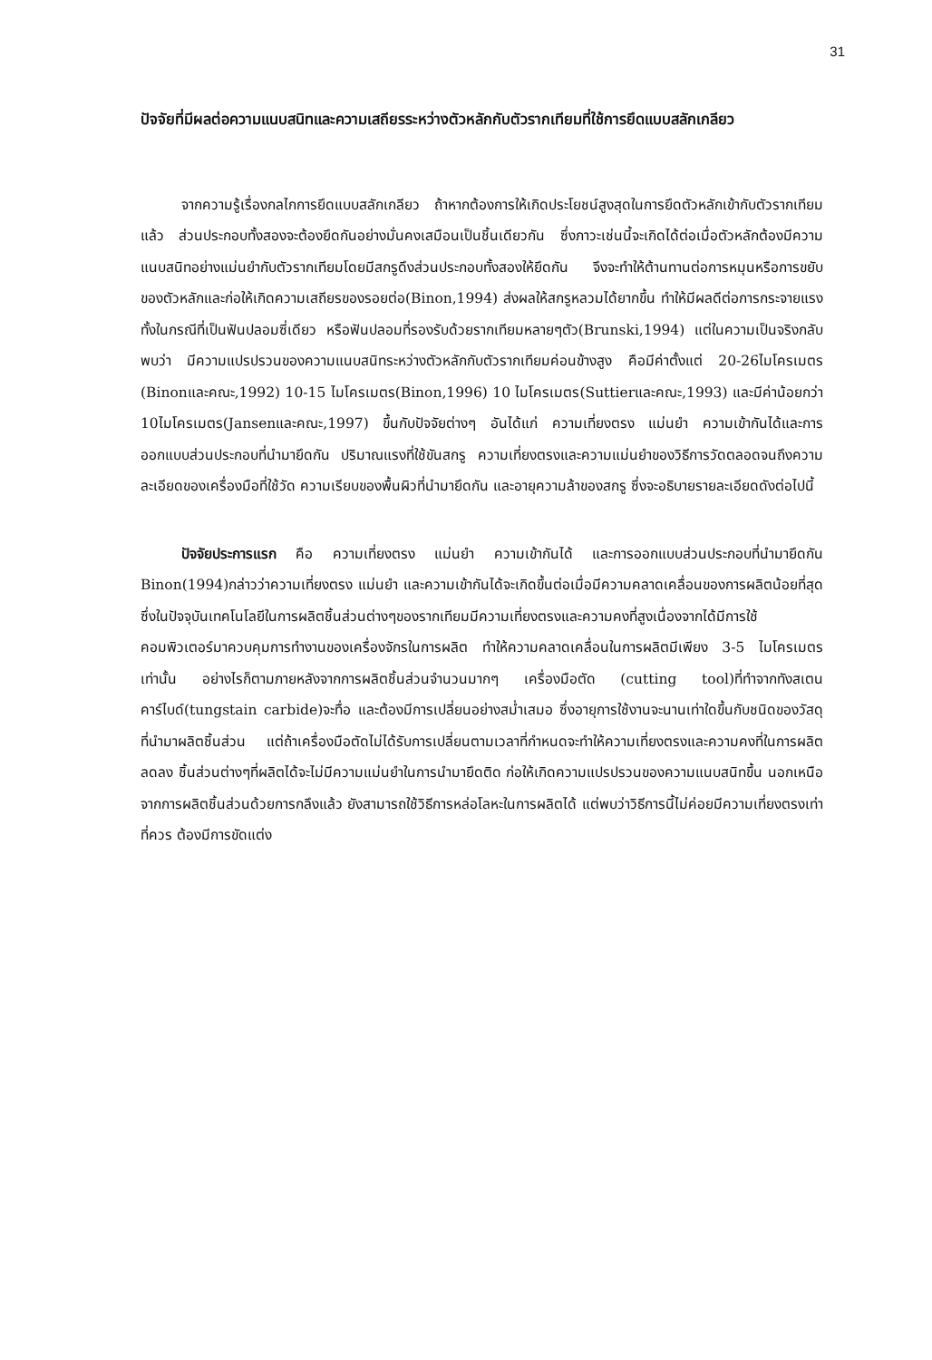31
ปัจจัยที่มีผลต่อความแนบสนิทและความเสถียรระหว่างตัวหลักกับตัวรากเทียมที่ใช้การยึดแบบสลักเกลียว
จากความรู้เรื่องกลไกการยึดแบบสลักเกลียว ถ้าหากต้องการให้เกิดประโยชน์สูงสุดในการยึดตัวหลักเข้ากับตัวรากเทียมแล้ว ส่วนประกอบทั้งสองจะต้องยึดกันอย่างมั่นคงเสมือนเป็นชิ้นเดียวกัน ซึ่งภาวะเช่นนี้จะเกิดได้ต่อเมื่อตัวหลักต้องมีความแนบสนิทอย่างแม่นยำกับตัวรากเทียมโดยมีสกรูดึงส่วนประกอบทั้งสองให้ยึดกัน จึงจะทำให้ต้านทานต่อการหมุนหรือการขยับของตัวหลักและก่อให้เกิดความเสถียรของรอยต่อ(Binon,1994) ส่งผลให้สกรูหลวมได้ยากขึ้น ทำให้มีผลดีต่อการกระจายแรง ทั้งในกรณีที่เป็นฟันปลอมซี่เดียว หรือฟันปลอมที่รองรับด้วยรากเทียมหลายๆตัว(Brunski,1994) แต่ในความเป็นจริงกลับพบว่า มีความแปรปรวนของความแนบสนิทระหว่างตัวหลักกับตัวรากเทียมค่อนข้างสูง คือมีค่าตั้งแต่ 20-26ไมโครเมตร (Binonและคณะ,1992) 10-15 ไมโครเมตร(Binon,1996) 10 ไมโครเมตร(Suttierและคณะ,1993) และมีค่าน้อยกว่า 10ไมโครเมตร(Jansenและคณะ,1997) ขึ้นกับปัจจัยต่างๆ อันได้แก่ ความเที่ยงตรง แม่นยำ ความเข้ากันได้และการออกแบบส่วนประกอบที่นำมายึดกัน ปริมาณแรงที่ใช้ขันสกรู ความเที่ยงตรงและความแม่นยำของวิธีการวัดตลอดจนถึงความละเอียดของเครื่องมือที่ใช้วัด ความเรียบของพื้นผิวที่นำมายึดกัน และอายุความล้าของสกรู ซึ่งจะอธิบายรายละเอียดดังต่อไปนี้
ปัจจัยประการแรก คือ ความเที่ยงตรง แม่นยำ ความเข้ากันได้ และการออกแบบส่วนประกอบที่นำมายึดกัน Binon(1994)กล่าวว่าความเที่ยงตรง แม่นยำ และความเข้ากันได้จะเกิดขึ้นต่อเมื่อมีความคลาดเคลื่อนของการผลิตน้อยที่สุด ซึ่งในปัจจุบันเทคโนโลยีในการผลิตชิ้นส่วนต่างๆของรากเทียมมีความเที่ยงตรงและความคงที่สูงเนื่องจากได้มีการใช้คอมพิวเตอร์มาควบคุมการทำงานของเครื่องจักรในการผลิต ทำให้ความคลาดเคลื่อนในการผลิตมีเพียง 3-5 ไมโครเมตรเท่านั้น อย่างไรก็ตามภายหลังจากการผลิตชิ้นส่วนจำนวนมากๆ เครื่องมือตัด (cutting tool)ที่ทำจากทังสเตนคาร์ไบด์(tungstain carbide)จะทื่อ และต้องมีการเปลี่ยนอย่างสม่ำเสมอ ซึ่งอายุการใช้งานจะนานเท่าใดขึ้นกับชนิดของวัสดุที่นำมาผลิตชิ้นส่วน แต่ถ้าเครื่องมือตัดไม่ได้รับการเปลี่ยนตามเวลาที่กำหนดจะทำให้ความเที่ยงตรงและความคงที่ในการผลิตลดลง ชิ้นส่วนต่างๆที่ผลิตได้จะไม่มีความแม่นยำในการนำมายึดติด ก่อให้เกิดความแปรปรวนของความแนบสนิทขึ้น นอกเหนือจากการผลิตชิ้นส่วนด้วยการกลึงแล้ว ยังสามารถใช้วิธีการหล่อโลหะในการผลิตได้ แต่พบว่าวิธีการนี้ไม่ค่อยมีความเที่ยงตรงเท่าที่ควร ต้องมีการขัดแต่ง